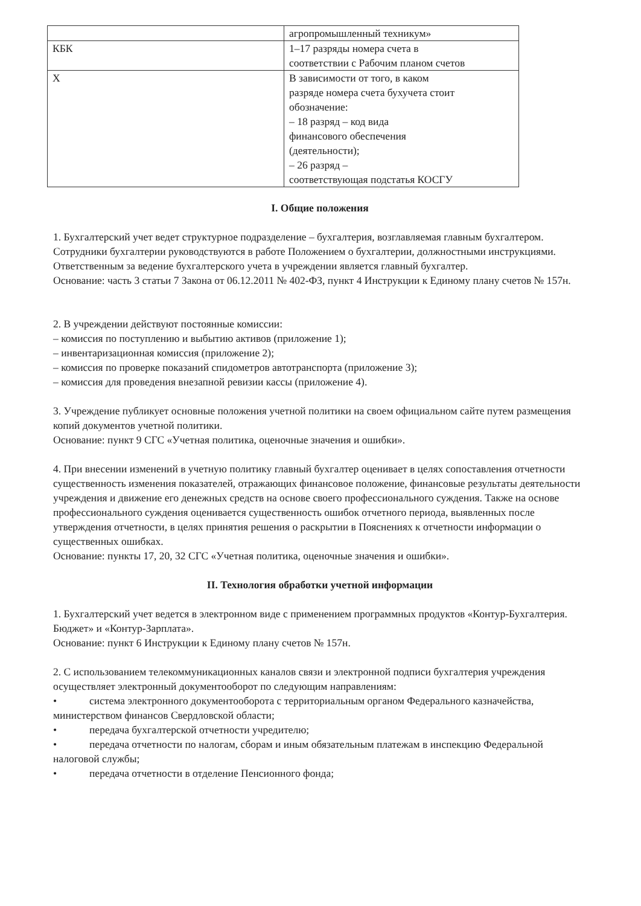| | агропромышленный техникум» |
| КБК | 1–17 разряды номера счета в соответствии с Рабочим планом счетов |
| Х | В зависимости от того, в каком разряде номера счета бухучета стоит обозначение: – 18 разряд – код вида финансового обеспечения (деятельности); – 26 разряд – соответствующая подстатья КОСГУ |
I. Общие положения
1. Бухгалтерский учет ведет структурное подразделение – бухгалтерия, возглавляемая главным бухгалтером. Сотрудники бухгалтерии руководствуются в работе Положением о бухгалтерии, должностными инструкциями.
Ответственным за ведение бухгалтерского учета в учреждении является главный бухгалтер.
Основание: часть 3 статьи 7 Закона от 06.12.2011 № 402-ФЗ, пункт 4 Инструкции к Единому плану счетов № 157н.
2. В учреждении действуют постоянные комиссии:
– комиссия по поступлению и выбытию активов (приложение 1);
– инвентаризационная комиссия (приложение 2);
– комиссия по проверке показаний спидометров автотранспорта (приложение 3);
– комиссия для проведения внезапной ревизии кассы (приложение 4).
3. Учреждение публикует основные положения учетной политики на своем официальном сайте путем размещения копий документов учетной политики.
Основание: пункт 9 СГС «Учетная политика, оценочные значения и ошибки».
4. При внесении изменений в учетную политику главный бухгалтер оценивает в целях сопоставления отчетности существенность изменения показателей, отражающих финансовое положение, финансовые результаты деятельности учреждения и движение его денежных средств на основе своего профессионального суждения. Также на основе профессионального суждения оценивается существенность ошибок отчетного периода, выявленных после утверждения отчетности, в целях принятия решения о раскрытии в Пояснениях к отчетности информации о существенных ошибках.
Основание: пункты 17, 20, 32 СГС «Учетная политика, оценочные значения и ошибки».
II. Технология обработки учетной информации
1. Бухгалтерский учет ведется в электронном виде с применением программных продуктов «Контур-Бухгалтерия. Бюджет» и «Контур-Зарплата».
Основание: пункт 6 Инструкции к Единому плану счетов № 157н.
2. С использованием телекоммуникационных каналов связи и электронной подписи бухгалтерия учреждения осуществляет электронный документооборот по следующим направлениям:
• система электронного документооборота с территориальным органом Федерального казначейства, министерством финансов Свердловской области;
• передача бухгалтерской отчетности учредителю;
• передача отчетности по налогам, сборам и иным обязательным платежам в инспекцию Федеральной налоговой службы;
• передача отчетности в отделение Пенсионного фонда;